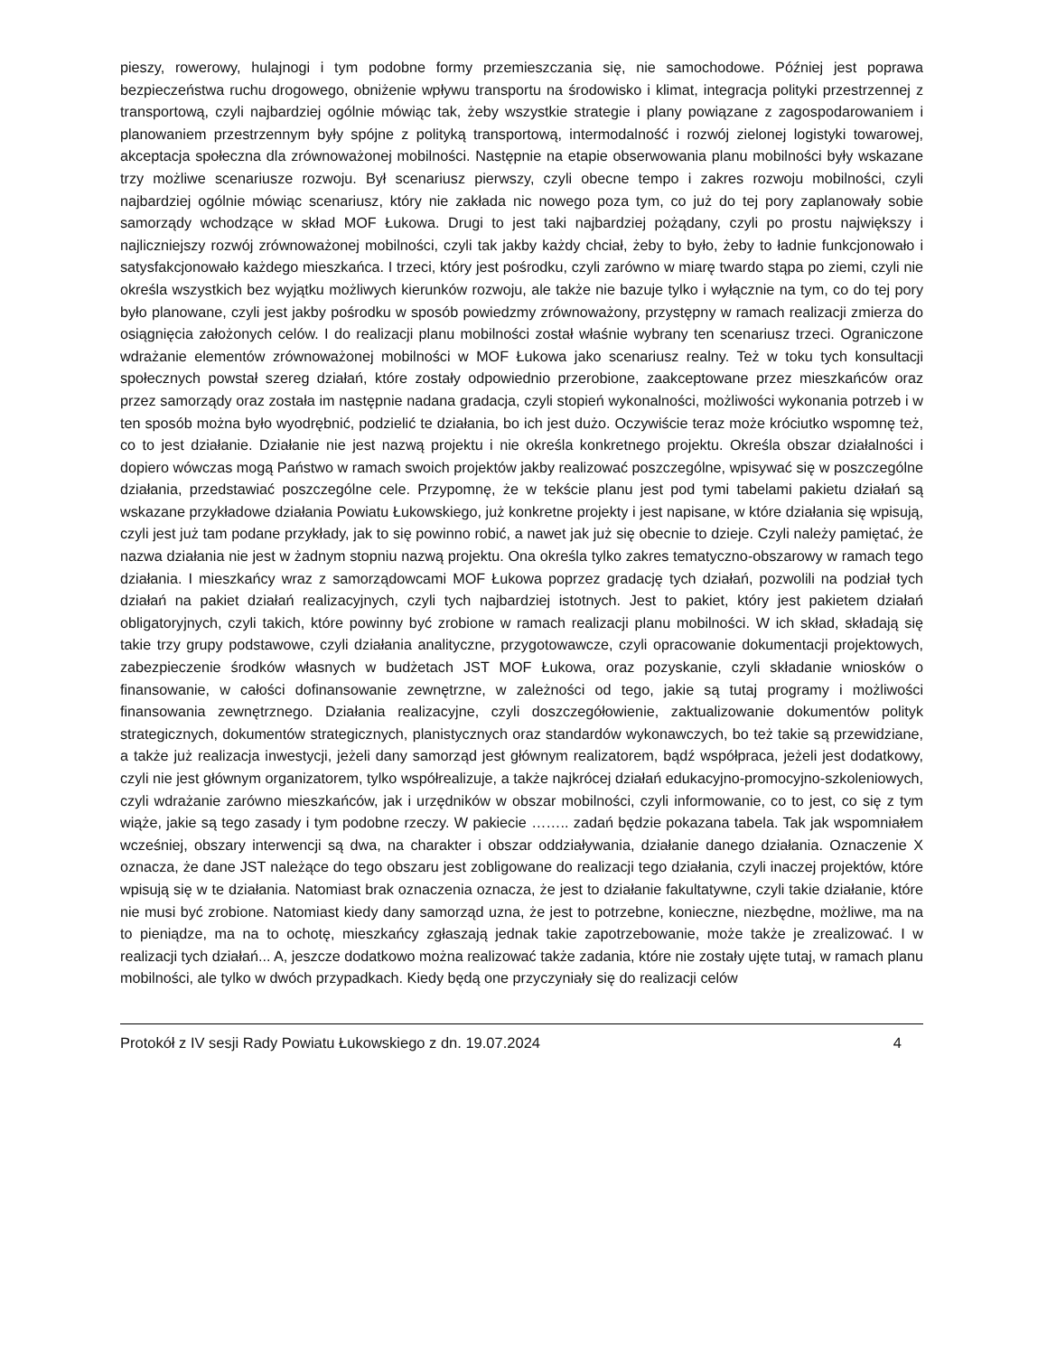pieszy, rowerowy, hulajnogi i tym podobne formy przemieszczania się, nie samochodowe. Później jest poprawa bezpieczeństwa ruchu drogowego, obniżenie wpływu transportu na środowisko i klimat, integracja polityki przestrzennej z transportową, czyli najbardziej ogólnie mówiąc tak, żeby wszystkie strategie i plany powiązane z zagospodarowaniem i planowaniem przestrzennym były spójne z polityką transportową, intermodalność i rozwój zielonej logistyki towarowej, akceptacja społeczna dla zrównoważonej mobilności. Następnie na etapie obserwowania planu mobilności były wskazane trzy możliwe scenariusze rozwoju. Był scenariusz pierwszy, czyli obecne tempo i zakres rozwoju mobilności, czyli najbardziej ogólnie mówiąc scenariusz, który nie zakłada nic nowego poza tym, co już do tej pory zaplanowały sobie samorządy wchodzące w skład MOF Łukowa. Drugi to jest taki najbardziej pożądany, czyli po prostu największy i najliczniejszy rozwój zrównoważonej mobilności, czyli tak jakby każdy chciał, żeby to było, żeby to ładnie funkcjonowało i satysfakcjonowało każdego mieszkańca. I trzeci, który jest pośrodku, czyli zarówno w miarę twardo stąpa po ziemi, czyli nie określa wszystkich bez wyjątku możliwych kierunków rozwoju, ale także nie bazuje tylko i wyłącznie na tym, co do tej pory było planowane, czyli jest jakby pośrodku w sposób powiedzmy zrównoważony, przystępny w ramach realizacji zmierza do osiągnięcia założonych celów. I do realizacji planu mobilności został właśnie wybrany ten scenariusz trzeci. Ograniczone wdrażanie elementów zrównoważonej mobilności w MOF Łukowa jako scenariusz realny. Też w toku tych konsultacji społecznych powstał szereg działań, które zostały odpowiednio przerobione, zaakceptowane przez mieszkańców oraz przez samorządy oraz została im następnie nadana gradacja, czyli stopień wykonalności, możliwości wykonania potrzeb i w ten sposób można było wyodrębnić, podzielić te działania, bo ich jest dużo. Oczywiście teraz może króciutko wspomnę też, co to jest działanie. Działanie nie jest nazwą projektu i nie określa konkretnego projektu. Określa obszar działalności i dopiero wówczas mogą Państwo w ramach swoich projektów jakby realizować poszczególne, wpisywać się w poszczególne działania, przedstawiać poszczególne cele. Przypomnę, że w tekście planu jest pod tymi tabelami pakietu działań są wskazane przykładowe działania Powiatu Łukowskiego, już konkretne projekty i jest napisane, w które działania się wpisują, czyli jest już tam podane przykłady, jak to się powinno robić, a nawet jak już się obecnie to dzieje. Czyli należy pamiętać, że nazwa działania nie jest w żadnym stopniu nazwą projektu. Ona określa tylko zakres tematyczno-obszarowy w ramach tego działania. I mieszkańcy wraz z samorządowcami MOF Łukowa poprzez gradację tych działań, pozwolili na podział tych działań na pakiet działań realizacyjnych, czyli tych najbardziej istotnych. Jest to pakiet, który jest pakietem działań obligatoryjnych, czyli takich, które powinny być zrobione w ramach realizacji planu mobilności. W ich skład, składają się takie trzy grupy podstawowe, czyli działania analityczne, przygotowawcze, czyli opracowanie dokumentacji projektowych, zabezpieczenie środków własnych w budżetach JST MOF Łukowa, oraz pozyskanie, czyli składanie wniosków o finansowanie, w całości dofinansowanie zewnętrzne, w zależności od tego, jakie są tutaj programy i możliwości finansowania zewnętrznego. Działania realizacyjne, czyli doszczegółowienie, zaktualizowanie dokumentów polityk strategicznych, dokumentów strategicznych, planistycznych oraz standardów wykonawczych, bo też takie są przewidziane, a także już realizacja inwestycji, jeżeli dany samorząd jest głównym realizatorem, bądź współpraca, jeżeli jest dodatkowy, czyli nie jest głównym organizatorem, tylko współrealizuje, a także najkrócej działań edukacyjno-promocyjno-szkoleniowych, czyli wdrażanie zarówno mieszkańców, jak i urzędników w obszar mobilności, czyli informowanie, co to jest, co się z tym wiąże, jakie są tego zasady i tym podobne rzeczy. W pakiecie …….. zadań będzie pokazana tabela. Tak jak wspomniałem wcześniej, obszary interwencji są dwa, na charakter i obszar oddziaływania, działanie danego działania. Oznaczenie X oznacza, że dane JST należące do tego obszaru jest zobligowane do realizacji tego działania, czyli inaczej projektów, które wpisują się w te działania. Natomiast brak oznaczenia oznacza, że jest to działanie fakultatywne, czyli takie działanie, które nie musi być zrobione. Natomiast kiedy dany samorząd uzna, że jest to potrzebne, konieczne, niezbędne, możliwe, ma na to pieniądze, ma na to ochotę, mieszkańcy zgłaszają jednak takie zapotrzebowanie, może także je zrealizować. I w realizacji tych działań... A, jeszcze dodatkowo można realizować także zadania, które nie zostały ujęte tutaj, w ramach planu mobilności, ale tylko w dwóch przypadkach. Kiedy będą one przyczyniały się do realizacji celów
Protokół z IV sesji Rady Powiatu Łukowskiego z dn. 19.07.2024 4